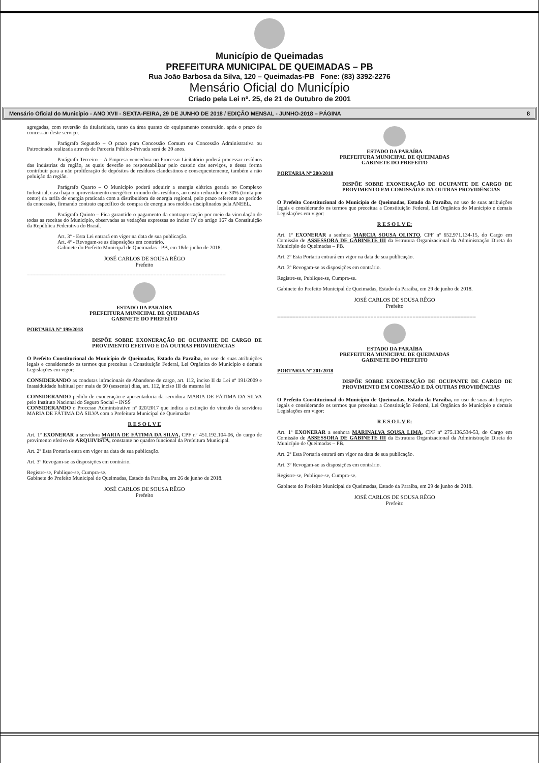Município de Queimadas
PREFEITURA MUNICIPAL DE QUEIMADAS – PB
Rua João Barbosa da Silva, 120 – Queimadas-PB Fone: (83) 3392-2276
Mensário Oficial do Município
Criado pela Lei nº. 25, de 21 de Outubro de 2001
Mensário Oficial do Município - ANO XVII - SEXTA-FEIRA, 29 DE JUNHO DE 2018 / EDIÇÃO MENSAL - JUNHO-2018 – PÁGINA 8
agregadas, com reversão da titularidade, tanto da área quanto do equipamento construído, após o prazo de concessão deste serviço.
Parágrafo Segundo – O prazo para Concessão Comum ou Concessão Administrativa ou Patrocinada realizada através de Parceria Público-Privada será de 20 anos.
Parágrafo Terceiro – A Empresa vencedora no Processo Licitatório poderá processar resíduos das indústrias da região, as quais deverão se responsabilizar pelo custeio dos serviços, e dessa forma contribuir para a não proliferação de depósitos de resíduos clandestinos e consequentemente, também a não poluição da região.
Parágrafo Quarto – O Município poderá adquirir a energia elétrica gerada no Complexo Industrial, caso haja o aproveitamento energético oriundo dos resíduos, ao custo reduzido em 30% (trinta por cento) da tarifa de energia praticada com a distribuidora de energia regional, pelo prazo referente ao período da concessão, firmando contrato específico de compra de energia nos moldes disciplinados pela ANEEL.
Parágrafo Quinto – Fica garantido o pagamento da contraprestação por meio da vinculação de todas as receitas do Município, observadas as vedações expressas no inciso IV do artigo 167 da Constituição da República Federativa do Brasil.
Art. 3º - Esta Lei entrará em vigor na data de sua publicação.
Art. 4º - Revogam-se as disposições em contrário.
Gabinete do Prefeito Municipal de Queimadas - PB, em 18de junho de 2018.
JOSÉ CARLOS DE SOUSA RÊGO
Prefeito
==================================================================
ESTADO DA PARAÍBA
PREFEITURA MUNICIPAL DE QUEIMADAS
GABINETE DO PREFEITO
PORTARIA Nº 199/2018
DISPÕE SOBRE EXONERAÇÃO DE OCUPANTE DE CARGO DE PROVIMENTO EFETIVO E DÁ OUTRAS PROVIDÊNCIAS
O Prefeito Constitucional do Município de Queimadas, Estado da Paraíba, no uso de suas atribuições legais e considerando os termos que preceitua a Constituição Federal, Lei Orgânica do Município e demais Legislações em vigor:
CONSIDERANDO as condutas infracionais de Abandono de cargo, art. 112, inciso II da Lei nº 191/2009 e Inassiduidade habitual por mais de 60 (sessenta) dias, art. 112, inciso III da mesma lei
CONSIDERANDO pedido de exoneração e aposentadoria da servidora MARIA DE FÁTIMA DA SILVA pelo Instituto Nacional do Seguro Social – INSS
CONSIDERANDO o Processo Administrativo nº 020/2017 que indica a extinção do vínculo da servidora MARIA DE FÁTIMA DA SILVA com a Prefeitura Municipal de Queimadas
R E S O L V E
Art. 1º EXONERAR a servidora MARIA DE FÁTIMA DA SILVA, CPF nº 451.192.104-06, do cargo de provimento efetivo de ARQUIVISTA, constante no quadro funcional da Prefeitura Municipal.
Art. 2º Esta Portaria entra em vigor na data de sua publicação.
Art. 3º Revogam-se as disposições em contrário.
Registre-se, Publique-se, Cumpra-se.
Gabinete do Prefeito Municipal de Queimadas, Estado da Paraíba, em 26 de junho de 2018.
JOSÉ CARLOS DE SOUSA RÊGO
Prefeito
ESTADO DA PARAÍBA
PREFEITURA MUNICIPAL DE QUEIMADAS
GABINETE DO PREFEITO
PORTARIA Nº 200/2018
DISPÕE SOBRE EXONERAÇÃO DE OCUPANTE DE CARGO DE PROVIMENTO EM COMISSÃO E DÁ OUTRAS PROVIDÊNCIAS
O Prefeito Constitucional do Município de Queimadas, Estado da Paraíba, no uso de suas atribuições legais e considerando os termos que preceitua a Constituição Federal, Lei Orgânica do Município e demais Legislações em vigor:
R E S O L V E:
Art. 1º EXONERAR a senhora MARCIA SOUSA OLINTO, CPF nº 652.971.134-15, do Cargo em Comissão de ASSESSORA DE GABINETE III da Estrutura Organizacional da Administração Direta do Município de Queimadas – PB.
Art. 2º Esta Portaria entrará em vigor na data de sua publicação.
Art. 3º Revogam-se as disposições em contrário.
Registre-se, Publique-se, Cumpra-se.
Gabinete do Prefeito Municipal de Queimadas, Estado da Paraíba, em 29 de junho de 2018.
JOSÉ CARLOS DE SOUSA RÊGO
Prefeito
==================================================================
ESTADO DA PARAÍBA
PREFEITURA MUNICIPAL DE QUEIMADAS
GABINETE DO PREFEITO
PORTARIA Nº 201/2018
DISPÕE SOBRE EXONERAÇÃO DE OCUPANTE DE CARGO DE PROVIMENTO EM COMISSÃO E DÁ OUTRAS PROVIDÊNCIAS
O Prefeito Constitucional do Município de Queimadas, Estado da Paraíba, no uso de suas atribuições legais e considerando os termos que preceitua a Constituição Federal, Lei Orgânica do Município e demais Legislações em vigor:
R E S O L V E:
Art. 1º EXONERAR a senhora MARINALVA SOUSA LIMA, CPF nº 275.136.534-53, do Cargo em Comissão de ASSESSORA DE GABINETE III da Estrutura Organizacional da Administração Direta do Município de Queimadas – PB.
Art. 2º Esta Portaria entrará em vigor na data de sua publicação.
Art. 3º Revogam-se as disposições em contrário.
Registre-se, Publique-se, Cumpra-se.
Gabinete do Prefeito Municipal de Queimadas, Estado da Paraíba, em 29 de junho de 2018.
JOSÉ CARLOS DE SOUSA RÊGO
Prefeito